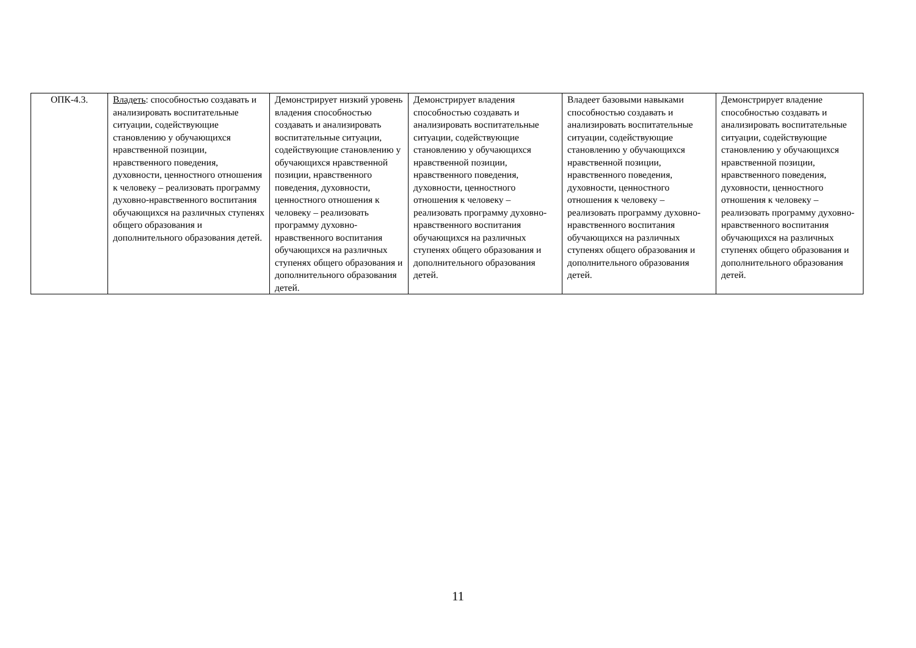| ОПК-4.3. | Владеть : способностью создавать и анализировать воспитательные ситуации, содействующие становлению у обучающихся нравственной позиции, нравственного поведения, духовности, ценностного отношения к человеку – реализовать программу духовно-нравственного воспитания обучающихся на различных ступенях общего образования и дополнительного образования детей. | Демонстрирует низкий уровень владения способностью создавать и анализировать воспитательные ситуации, содействующие становлению у обучающихся нравственной позиции, нравственного поведения, духовности, ценностного отношения к человеку – реализовать программу духовно- нравственного воспитания обучающихся на различных ступенях общего образования и дополнительного образования детей. | Демонстрирует владения способностью создавать и анализировать воспитательные ситуации, содействующие становлению у обучающихся нравственной позиции, нравственного поведения, духовности, ценностного отношения к человеку – реализовать программу духовно-нравственного воспитания обучающихся на различных ступенях общего образования и дополнительного образования детей. | Владеет базовыми навыками способностью создавать и анализировать воспитательные ситуации, содействующие становлению у обучающихся нравственной позиции, нравственного поведения, духовности, ценностного отношения к человеку – реализовать программу духовно-нравственного воспитания обучающихся на различных ступенях общего образования и дополнительного образования детей. | Демонстрирует владение способностью создавать и анализировать воспитательные ситуации, содействующие становлению у обучающихся нравственной позиции, нравственного поведения, духовности, ценностного отношения к человеку – реализовать программу духовно-нравственного воспитания обучающихся на различных ступенях общего образования и дополнительного образования детей. |
11